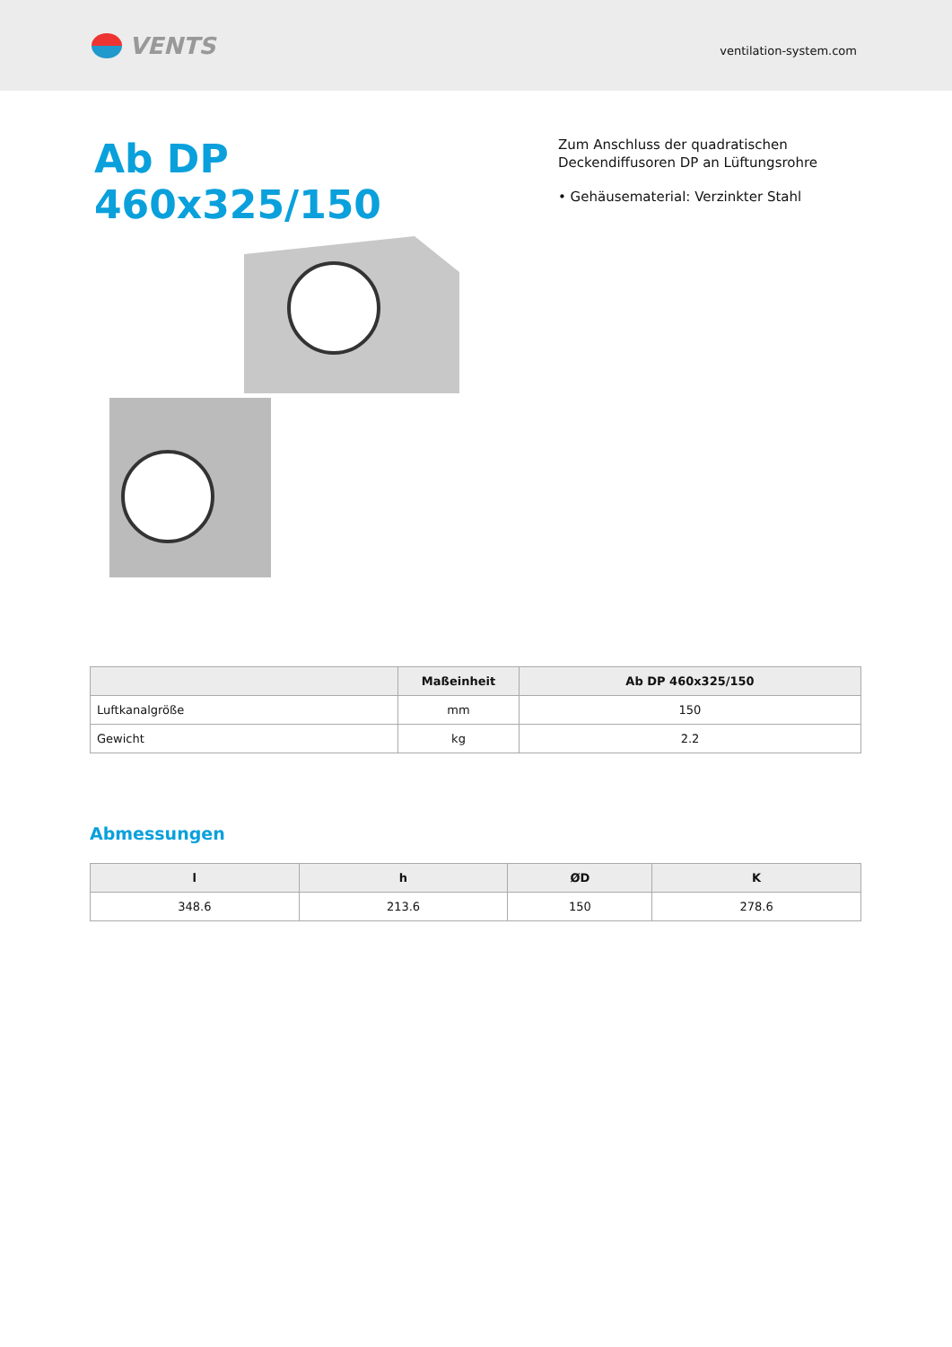VENTS
ventilation-system.com
Ab DP 460x325/150
Zum Anschluss der quadratischen Deckendiffusoren DP an Lüftungsrohre
• Gehäusematerial: Verzinkter Stahl
| | Maßeinheit | Ab DP 460x325/150 |
| --- | --- | --- |
| Luftkanalgröße | mm | 150 |
| Gewicht | kg | 2.2 |
Abmessungen
| l | h | ØD | K |
| --- | --- | --- | --- |
| 348.6 | 213.6 | 150 | 278.6 |